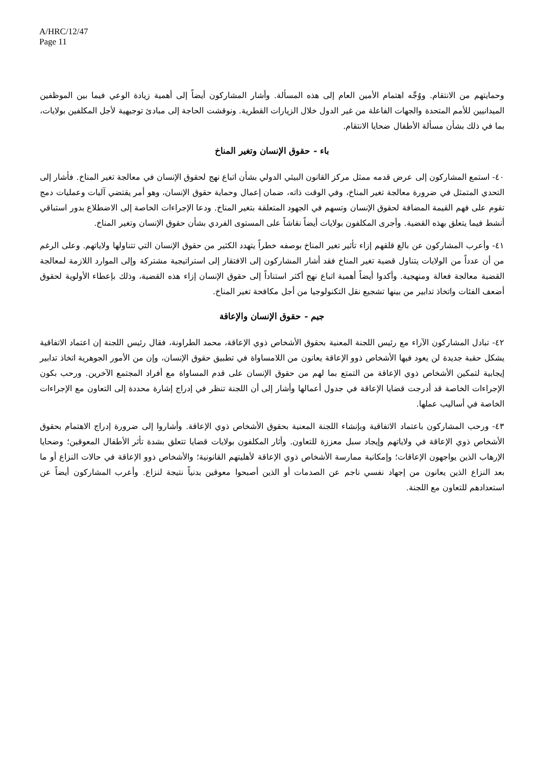A/HRC/12/47
Page 11
وحمايتهم من الانتقام. ووُجِّه اهتمام الأمين العام إلى هذه المسألة. وأشار المشاركون أيضاً إلى أهمية زيادة الوعي فيما بين الموظفين الميدانيين للأمم المتحدة والجهات الفاعلة من غير الدول خلال الزيارات القطرية. ونوقشت الحاجة إلى مبادئ توجيهية لأجل المكلفين بولايات، بما في ذلك بشأن مسألة الأطفال ضحايا الانتقام.
باء - حقوق الإنسان وتغير المناخ
٤٠- استمع المشاركون إلى عرض قدمه ممثل مركز القانون البيئي الدولي بشأن اتباع نهج لحقوق الإنسان في معالجة تغير المناخ. فأشار إلى التحدي المتمثل في ضرورة معالجة تغير المناخ، وفي الوقت ذاته، ضمان إعمال وحماية حقوق الإنسان، وهو أمر يقتضي آليات وعمليات دمج تقوم على فهم القيمة المضافة لحقوق الإنسان وتسهم في الجهود المتعلقة بتغير المناخ. ودعا الإجراءات الخاصة إلى الاضطلاع بدور استباقي أنشط فيما يتعلق بهذه القضية. وأجرى المكلفون بولايات أيضاً نقاشاً على المستوى الفردي بشأن حقوق الإنسان وتغير المناخ.
٤١- وأعرب المشاركون عن بالغ قلقهم إزاء تأثير تغير المناخ بوصفه خطراً يتهدد الكثير من حقوق الإنسان التي تتناولها ولاياتهم. وعلى الرغم من أن عدداً من الولايات يتناول قضية تغير المناخ فقد أشار المشاركون إلى الافتقار إلى استراتيجية مشتركة وإلى الموارد اللازمة لمعالجة القضية معالجة فعالة ومنهجية. وأكدوا أيضاً أهمية اتباع نهج أكثر استناداً إلى حقوق الإنسان إزاء هذه القضية، وذلك بإعطاء الأولوية لحقوق أضعف الفئات واتخاذ تدابير من بينها تشجيع نقل التكنولوجيا من أجل مكافحة تغير المناخ.
جيم - حقوق الإنسان والإعاقة
٤٢- تبادل المشاركون الآراء مع رئيس اللجنة المعنية بحقوق الأشخاص ذوي الإعاقة، محمد الطراونة، فقال رئيس اللجنة إن اعتماد الاتفاقية يشكل حقبة جديدة لن يعود فيها الأشخاص ذوو الإعاقة يعانون من اللامساواة في تطبيق حقوق الإنسان، وإن من الأمور الجوهرية اتخاذ تدابير إيجابية لتمكين الأشخاص ذوي الإعاقة من التمتع بما لهم من حقوق الإنسان على قدم المساواة مع أفراد المجتمع الآخرين. ورحب بكون الإجراءات الخاصة قد أدرجت قضايا الإعاقة في جدول أعمالها وأشار إلى أن اللجنة تنظر في إدراج إشارة محددة إلى التعاون مع الإجراءات الخاصة في أساليب عملها.
٤٣- ورحب المشاركون باعتماد الاتفاقية وبإنشاء اللجنة المعنية بحقوق الأشخاص ذوي الإعاقة. وأشاروا إلى ضرورة إدراج الاهتمام بحقوق الأشخاص ذوي الإعاقة في ولاياتهم وإيجاد سبل معززة للتعاون. وأثار المكلفون بولايات قضايا تتعلق بشدة تأثر الأطفال المعوقين؛ وضحايا الإرهاب الذين يواجهون الإعاقات؛ وإمكانية ممارسة الأشخاص ذوي الإعاقة لأهليتهم القانونية؛ والأشخاص ذوو الإعاقة في حالات النزاع أو ما بعد النزاع الذين يعانون من إجهاد نفسي ناجم عن الصدمات أو الذين أصبحوا معوقين بدنياً نتيجة لنزاع. وأعرب المشاركون أيضاً عن استعدادهم للتعاون مع اللجنة.